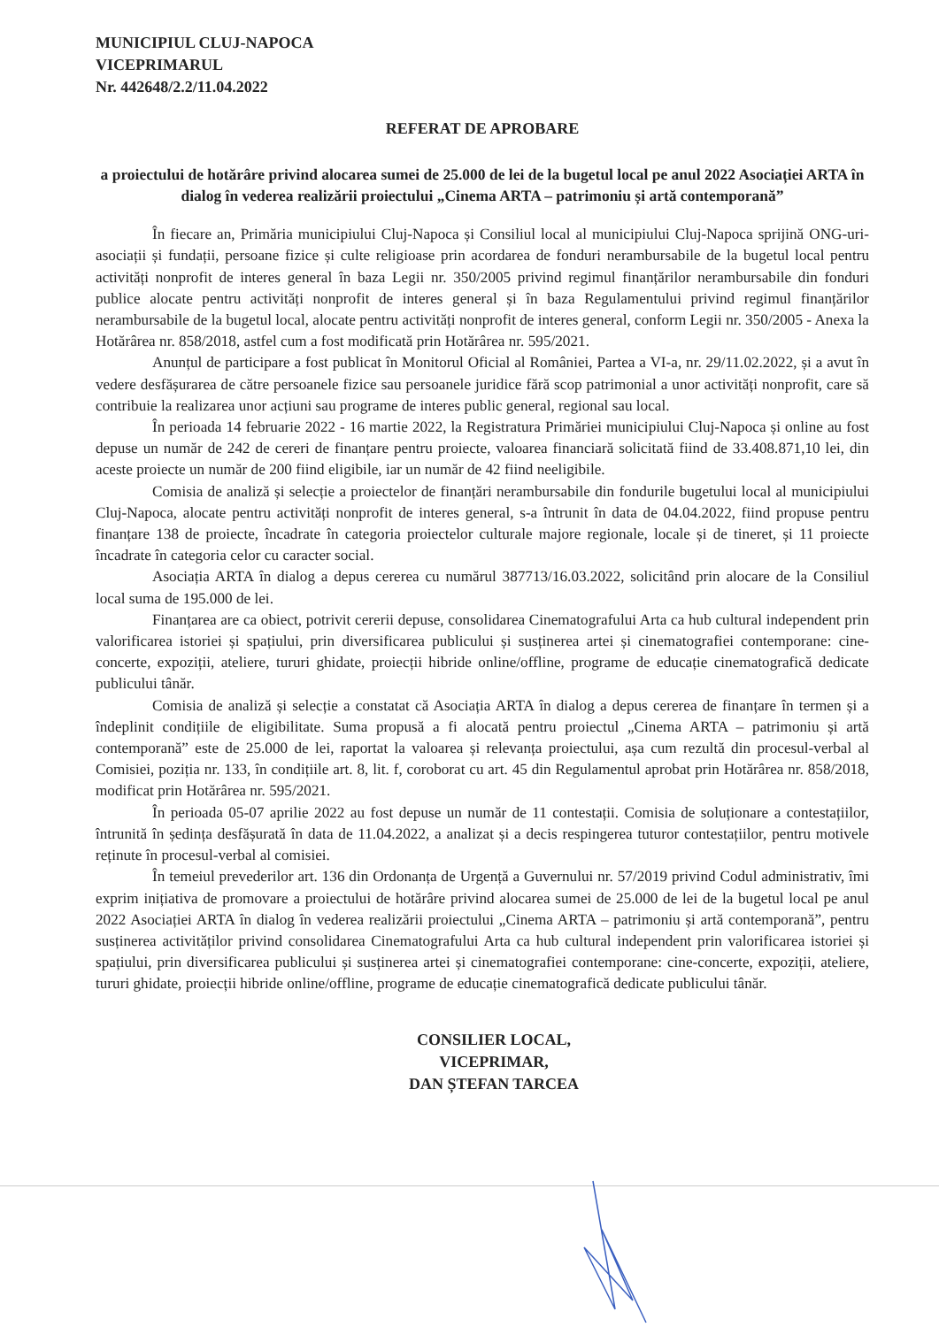MUNICIPIUL CLUJ-NAPOCA
VICEPRIMARUL
Nr. 442648/2.2/11.04.2022
REFERAT DE APROBARE
a proiectului de hotărâre privind alocarea sumei de 25.000 de lei de la bugetul local pe anul 2022 Asociației ARTA în dialog în vederea realizării proiectului „Cinema ARTA – patrimoniu și artă contemporană”
În fiecare an, Primăria municipiului Cluj-Napoca și Consiliul local al municipiului Cluj-Napoca sprijină ONG-uri-asociații și fundații, persoane fizice și culte religioase prin acordarea de fonduri nerambursabile de la bugetul local pentru activități nonprofit de interes general în baza Legii nr. 350/2005 privind regimul finanțărilor nerambursabile din fonduri publice alocate pentru activități nonprofit de interes general și în baza Regulamentului privind regimul finanțărilor nerambursabile de la bugetul local, alocate pentru activități nonprofit de interes general, conform Legii nr. 350/2005 - Anexa la Hotărârea nr. 858/2018, astfel cum a fost modificată prin Hotărârea nr. 595/2021.
Anunțul de participare a fost publicat în Monitorul Oficial al României, Partea a VI-a, nr. 29/11.02.2022, și a avut în vedere desfășurarea de către persoanele fizice sau persoanele juridice fără scop patrimonial a unor activități nonprofit, care să contribuie la realizarea unor acțiuni sau programe de interes public general, regional sau local.
În perioada 14 februarie 2022 - 16 martie 2022, la Registratura Primăriei municipiului Cluj-Napoca și online au fost depuse un număr de 242 de cereri de finanțare pentru proiecte, valoarea financiară solicitată fiind de 33.408.871,10 lei, din aceste proiecte un număr de 200 fiind eligibile, iar un număr de 42 fiind neeligibile.
Comisia de analiză și selecție a proiectelor de finanțări nerambursabile din fondurile bugetului local al municipiului Cluj-Napoca, alocate pentru activități nonprofit de interes general, s-a întrunit în data de 04.04.2022, fiind propuse pentru finanțare 138 de proiecte, încadrate în categoria proiectelor culturale majore regionale, locale și de tineret, și 11 proiecte încadrate în categoria celor cu caracter social.
Asociația ARTA în dialog a depus cererea cu numărul 387713/16.03.2022, solicitând prin alocare de la Consiliul local suma de 195.000 de lei.
Finanțarea are ca obiect, potrivit cererii depuse, consolidarea Cinematografului Arta ca hub cultural independent prin valorificarea istoriei și spațiului, prin diversificarea publicului și susținerea artei și cinematografiei contemporane: cine-concerte, expoziții, ateliere, tururi ghidate, proiecții hibride online/offline, programe de educație cinematografică dedicate publicului tânăr.
Comisia de analiză și selecție a constatat că Asociația ARTA în dialog a depus cererea de finanțare în termen și a îndeplinit condițiile de eligibilitate. Suma propusă a fi alocată pentru proiectul „Cinema ARTA – patrimoniu și artă contemporană” este de 25.000 de lei, raportat la valoarea și relevanța proiectului, așa cum rezultă din procesul-verbal al Comisiei, poziția nr. 133, în condițiile art. 8, lit. f, coroborat cu art. 45 din Regulamentul aprobat prin Hotărârea nr. 858/2018, modificat prin Hotărârea nr. 595/2021.
În perioada 05-07 aprilie 2022 au fost depuse un număr de 11 contestații. Comisia de soluționare a contestațiilor, întrunită în ședința desfășurată în data de 11.04.2022, a analizat și a decis respingerea tuturor contestațiilor, pentru motivele reținute în procesul-verbal al comisiei.
În temeiul prevederilor art. 136 din Ordonanța de Urgență a Guvernului nr. 57/2019 privind Codul administrativ, îmi exprim inițiativa de promovare a proiectului de hotărâre privind alocarea sumei de 25.000 de lei de la bugetul local pe anul 2022 Asociației ARTA în dialog în vederea realizării proiectului „Cinema ARTA – patrimoniu și artă contemporană”, pentru susținerea activităților privind consolidarea Cinematografului Arta ca hub cultural independent prin valorificarea istoriei și spațiului, prin diversificarea publicului și susținerea artei și cinematografiei contemporane: cine-concerte, expoziții, ateliere, tururi ghidate, proiecții hibride online/offline, programe de educație cinematografică dedicate publicului tânăr.
CONSILIER LOCAL,
VICEPRIMAR,
DAN ȘTEFAN TARCEA